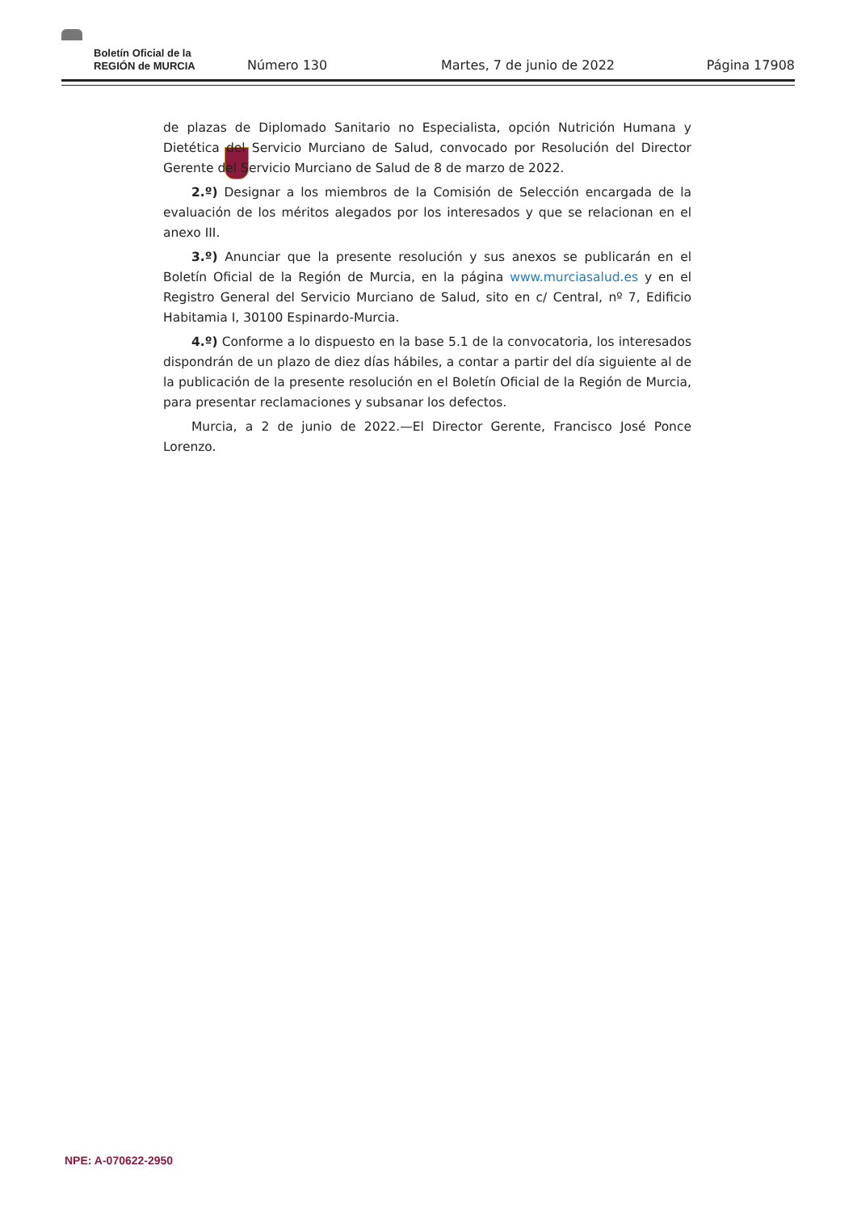Boletín Oficial de la
REGIÓN de MURCIA
Número 130
Martes, 7 de junio de 2022
Página 17908
de plazas de Diplomado Sanitario no Especialista, opción Nutrición Humana y Dietética del Servicio Murciano de Salud, convocado por Resolución del Director Gerente del Servicio Murciano de Salud de 8 de marzo de 2022.
2.º) Designar a los miembros de la Comisión de Selección encargada de la evaluación de los méritos alegados por los interesados y que se relacionan en el anexo III.
3.º) Anunciar que la presente resolución y sus anexos se publicarán en el Boletín Oficial de la Región de Murcia, en la página www.murciasalud.es y en el Registro General del Servicio Murciano de Salud, sito en c/ Central, nº 7, Edificio Habitamia I, 30100 Espinardo-Murcia.
4.º) Conforme a lo dispuesto en la base 5.1 de la convocatoria, los interesados dispondrán de un plazo de diez días hábiles, a contar a partir del día siguiente al de la publicación de la presente resolución en el Boletín Oficial de la Región de Murcia, para presentar reclamaciones y subsanar los defectos.
Murcia, a 2 de junio de 2022.—El Director Gerente, Francisco José Ponce Lorenzo.
NPE: A-070622-2950